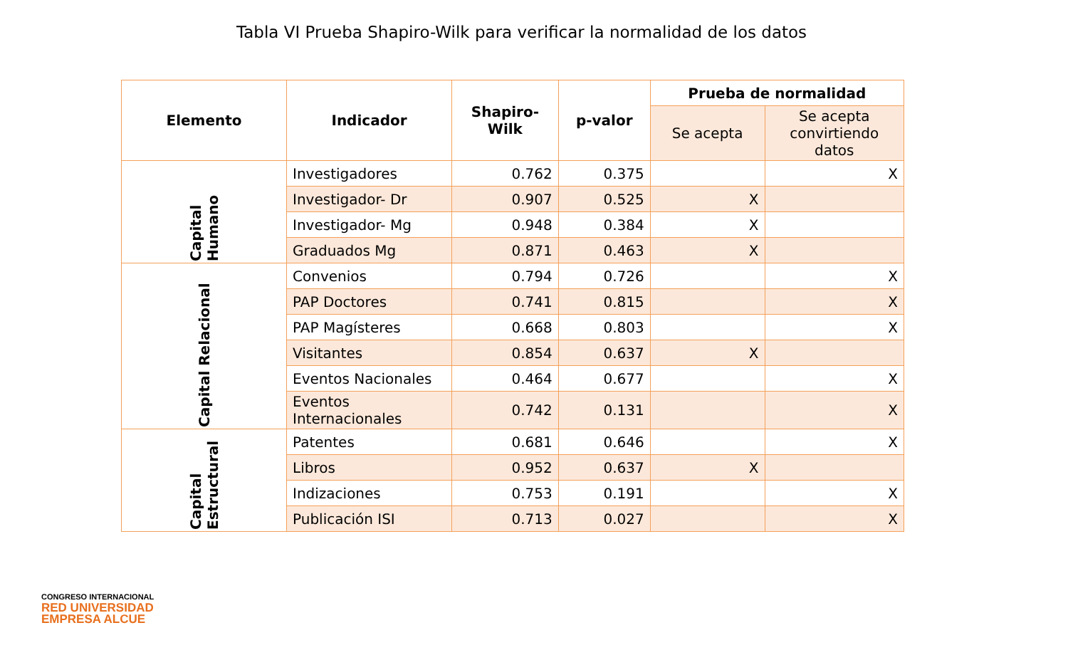Tabla VI Prueba Shapiro-Wilk para verificar la normalidad de los datos
| Elemento | Indicador | Shapiro- Wilk | p-valor | Prueba de normalidad | |
| --- | --- | --- | --- | --- | --- |
| | | | | Se acepta | Se acepta convirtiendo datos |
| Capital Humano | Investigadores | 0.762 | 0.375 | | X |
| | Investigador- Dr | 0.907 | 0.525 | X | |
| | Investigador- Mg | 0.948 | 0.384 | X | |
| | Graduados Mg | 0.871 | 0.463 | X | |
| Capital Relacional | Convenios | 0.794 | 0.726 | | X |
| | PAP Doctores | 0.741 | 0.815 | | X |
| | PAP Magísteres | 0.668 | 0.803 | | X |
| | Visitantes | 0.854 | 0.637 | X | |
| | Eventos Nacionales | 0.464 | 0.677 | | X |
| | Eventos Internacionales | 0.742 | 0.131 | | X |
| Capital Estructural | Patentes | 0.681 | 0.646 | | X |
| | Libros | 0.952 | 0.637 | X | |
| | Indizaciones | 0.753 | 0.191 | | X |
| | Publicación ISI | 0.713 | 0.027 | | X |
CONGRESO INTERNACIONAL
RED UNIVERSIDAD
EMPRESA ALCUE